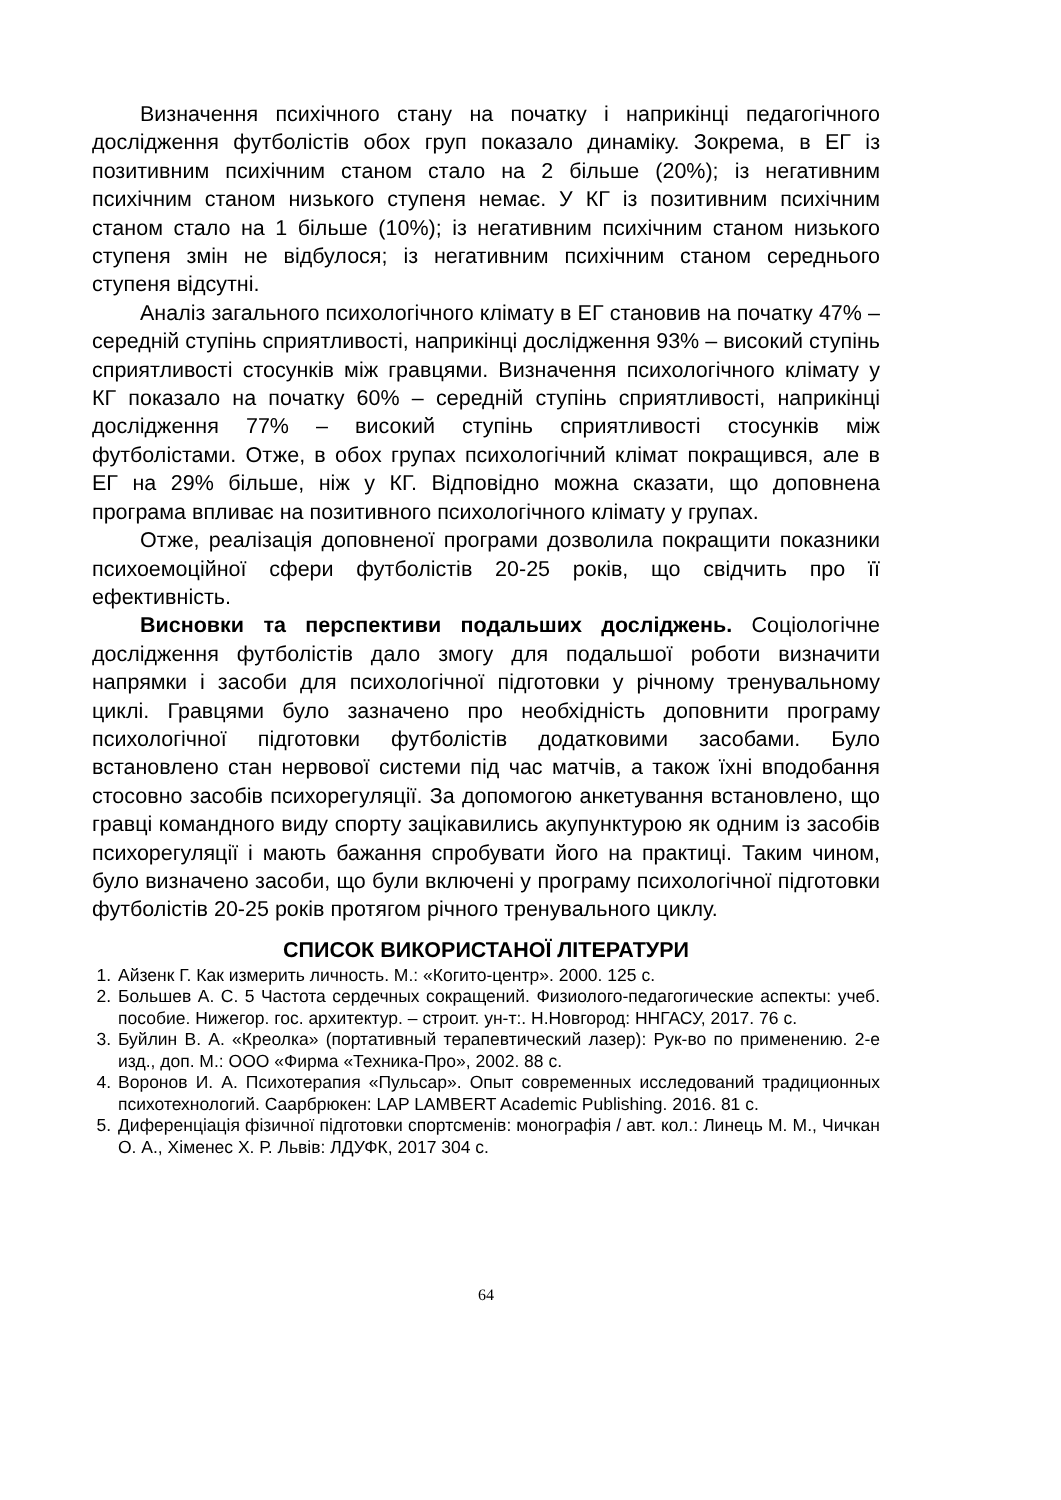Визначення психічного стану на початку і наприкінці педагогічного дослідження футболістів обох груп показало динаміку. Зокрема, в ЕГ із позитивним психічним станом стало на 2 більше (20%); із негативним психічним станом низького ступеня немає. У КГ із позитивним психічним станом стало на 1 більше (10%); із негативним психічним станом низького ступеня змін не відбулося; із негативним психічним станом середнього ступеня відсутні.
Аналіз загального психологічного клімату в ЕГ становив на початку 47% – середній ступінь сприятливості, наприкінці дослідження 93% – високий ступінь сприятливості стосунків між гравцями. Визначення психологічного клімату у КГ показало на початку 60% – середній ступінь сприятливості, наприкінці дослідження 77% – високий ступінь сприятливості стосунків між футболістами. Отже, в обох групах психологічний клімат покращився, але в ЕГ на 29% більше, ніж у КГ. Відповідно можна сказати, що доповнена програма впливає на позитивного психологічного клімату у групах.
Отже, реалізація доповненої програми дозволила покращити показники психоемоційної сфери футболістів 20-25 років, що свідчить про її ефективність.
Висновки та перспективи подальших досліджень. Соціологічне дослідження футболістів дало змогу для подальшої роботи визначити напрямки і засоби для психологічної підготовки у річному тренувальному циклі. Гравцями було зазначено про необхідність доповнити програму психологічної підготовки футболістів додатковими засобами. Було встановлено стан нервової системи під час матчів, а також їхні вподобання стосовно засобів психорегуляції. За допомогою анкетування встановлено, що гравці командного виду спорту зацікавились акупунктурою як одним із засобів психорегуляції і мають бажання спробувати його на практиці. Таким чином, було визначено засоби, що були включені у програму психологічної підготовки футболістів 20-25 років протягом річного тренувального циклу.
СПИСОК ВИКОРИСТАНОЇ ЛІТЕРАТУРИ
1. Айзенк Г. Как измерить личность. М.: «Когито-центр». 2000. 125 с.
2. Большев А. С. 5 Частота сердечных сокращений. Физиолого-педагогические аспекты: учеб. пособие. Нижегор. гос. архитектур. – строит. ун-т:. Н.Новгород: ННГАСУ, 2017. 76 с.
3. Буйлин В. А. «Креолка» (портативный терапевтический лазер): Рук-во по применению. 2-е изд., доп. М.: ООО «Фирма «Техника-Про», 2002. 88 с.
4. Воронов И. А. Психотерапия «Пульсар». Опыт современных исследований традиционных психотехнологий. Саарбрюкен: LAP LAMBERT Academic Publishing. 2016. 81 с.
5. Диференціація фізичної підготовки спортсменів: монографія / авт. кол.: Линець М. М., Чичкан О. А., Хіменес Х. Р. Львів: ЛДУФК, 2017 304 с.
64